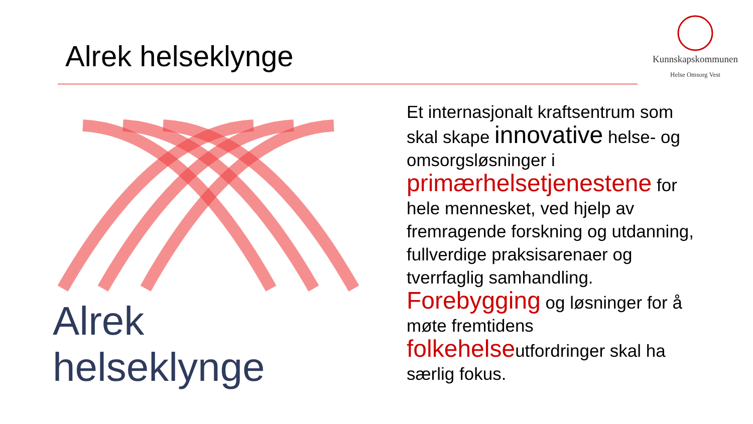Alrek helseklynge
Kunnskapskommunen
Helse Omsorg Vest
Alrek helseklynge
Et internasjonalt kraftsentrum som skal skape innovative helse- og omsorgsløsninger i primærhelsetjenestene for hele mennesket, ved hjelp av fremragende forskning og utdanning, fullverdige praksisarenaer og tverrfaglig samhandling. Forebygging og løsninger for å møte fremtidens folkehelseutfordringer skal ha særlig fokus.